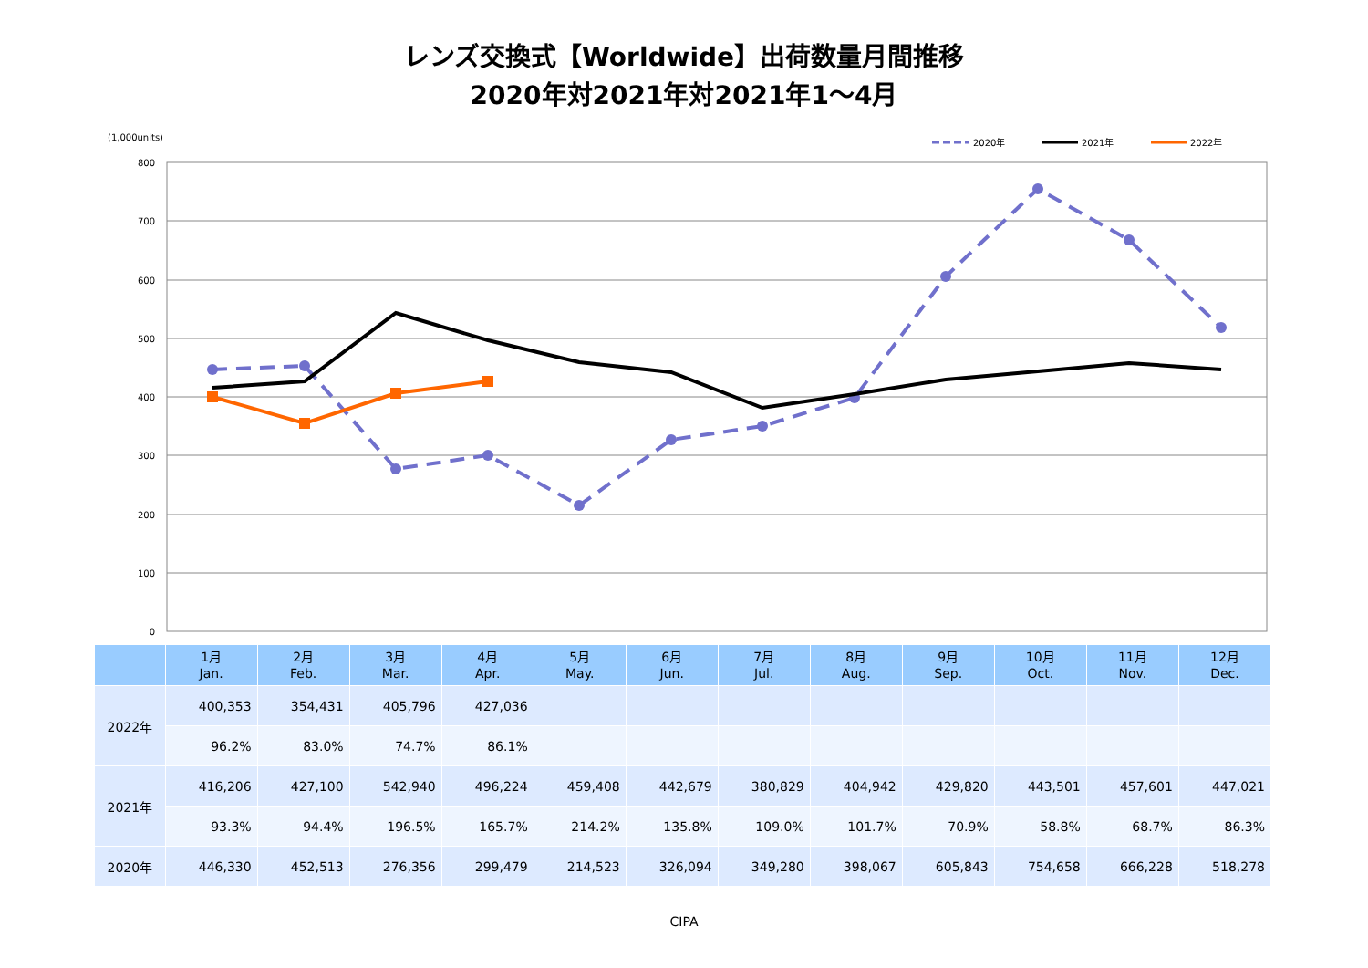レンズ交換式【Worldwide】出荷数量月間推移
2020年対2021年対2021年1～4月
(1,000units)
2020年
2021年
2022年
800
700
600
500
400
300
200
100
0
| | 1月 Jan. | 2月 Feb. | 3月 Mar. | 4月 Apr. | 5月 May. | 6月 Jun. | 7月 Jul. | 8月 Aug. | 9月 Sep. | 10月 Oct. | 11月 Nov. | 12月 Dec. |
| --- | --- | --- | --- | --- | --- | --- | --- | --- | --- | --- | --- | --- |
| 2022年 | 400,353 | 354,431 | 405,796 | 427,036 | | | | | | | | |
| | 96.2% | 83.0% | 74.7% | 86.1% | | | | | | | | |
| 2021年 | 416,206 | 427,100 | 542,940 | 496,224 | 459,408 | 442,679 | 380,829 | 404,942 | 429,820 | 443,501 | 457,601 | 447,021 |
| | 93.3% | 94.4% | 196.5% | 165.7% | 214.2% | 135.8% | 109.0% | 101.7% | 70.9% | 58.8% | 68.7% | 86.3% |
| 2020年 | 446,330 | 452,513 | 276,356 | 299,479 | 214,523 | 326,094 | 349,280 | 398,067 | 605,843 | 754,658 | 666,228 | 518,278 |
CIPA